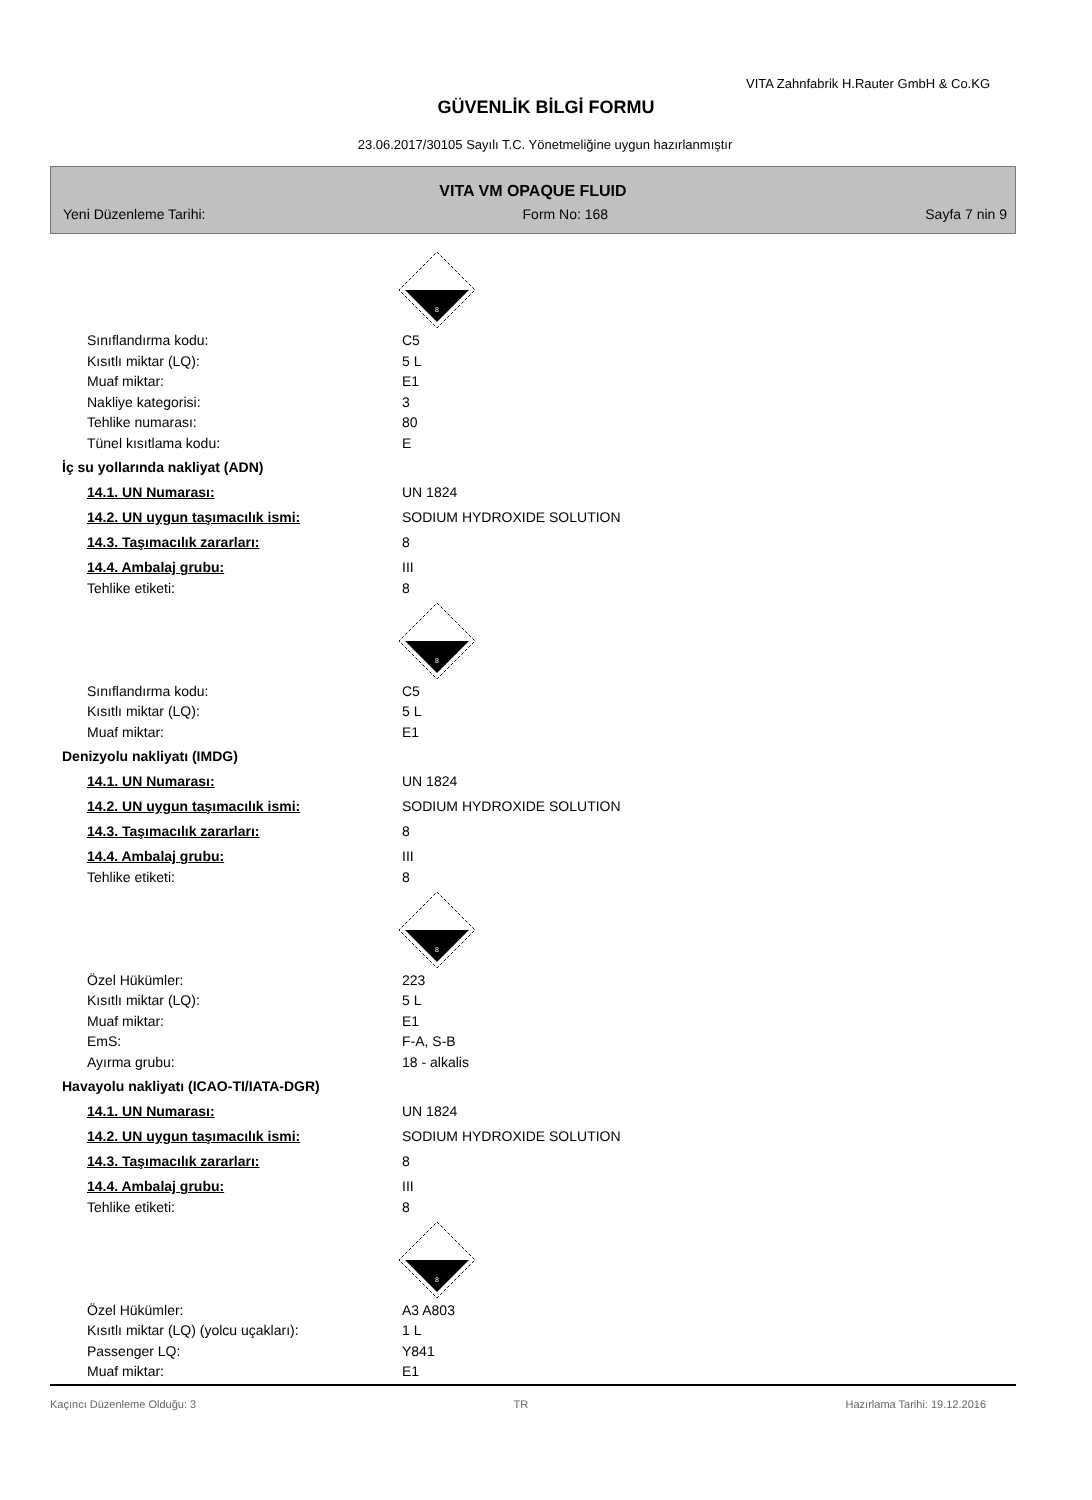VITA Zahnfabrik H.Rauter GmbH & Co.KG
GÜVENLİK BİLGİ FORMU
23.06.2017/30105 Sayılı T.C. Yönetmeliğine uygun hazırlanmıştır
VITA VM OPAQUE FLUID
Yeni Düzenleme Tarihi: Form No: 168 Sayfa 7 nin 9
8
Sınıflandırma kodu: C5
Kısıtlı miktar (LQ): 5 L
Muaf miktar: E1
Nakliye kategorisi: 3
Tehlike numarası: 80
Tünel kısıtlama kodu: E
İç su yollarında nakliyat (ADN)
14.1. UN Numarası: UN 1824
14.2. UN uygun taşımacılık ismi: SODIUM HYDROXIDE SOLUTION
14.3. Taşımacılık zararları: 8
14.4. Ambalaj grubu: III
Tehlike etiketi: 8
8
Sınıflandırma kodu: C5
Kısıtlı miktar (LQ): 5 L
Muaf miktar: E1
Denizyolu nakliyatı (IMDG)
14.1. UN Numarası: UN 1824
14.2. UN uygun taşımacılık ismi: SODIUM HYDROXIDE SOLUTION
14.3. Taşımacılık zararları: 8
14.4. Ambalaj grubu: III
Tehlike etiketi: 8
8
Özel Hükümler: 223
Kısıtlı miktar (LQ): 5 L
Muaf miktar: E1
EmS: F-A, S-B
Ayırma grubu: 18 - alkalis
Havayolu nakliyatı (ICAO-TI/IATA-DGR)
14.1. UN Numarası: UN 1824
14.2. UN uygun taşımacılık ismi: SODIUM HYDROXIDE SOLUTION
14.3. Taşımacılık zararları: 8
14.4. Ambalaj grubu: III
Tehlike etiketi: 8
8
Özel Hükümler: A3 A803
Kısıtlı miktar (LQ) (yolcu uçakları): 1 L
Passenger LQ: Y841
Muaf miktar: E1
Kaçıncı Düzenleme Olduğu: 3 TR Hazırlama Tarihi: 19.12.2016